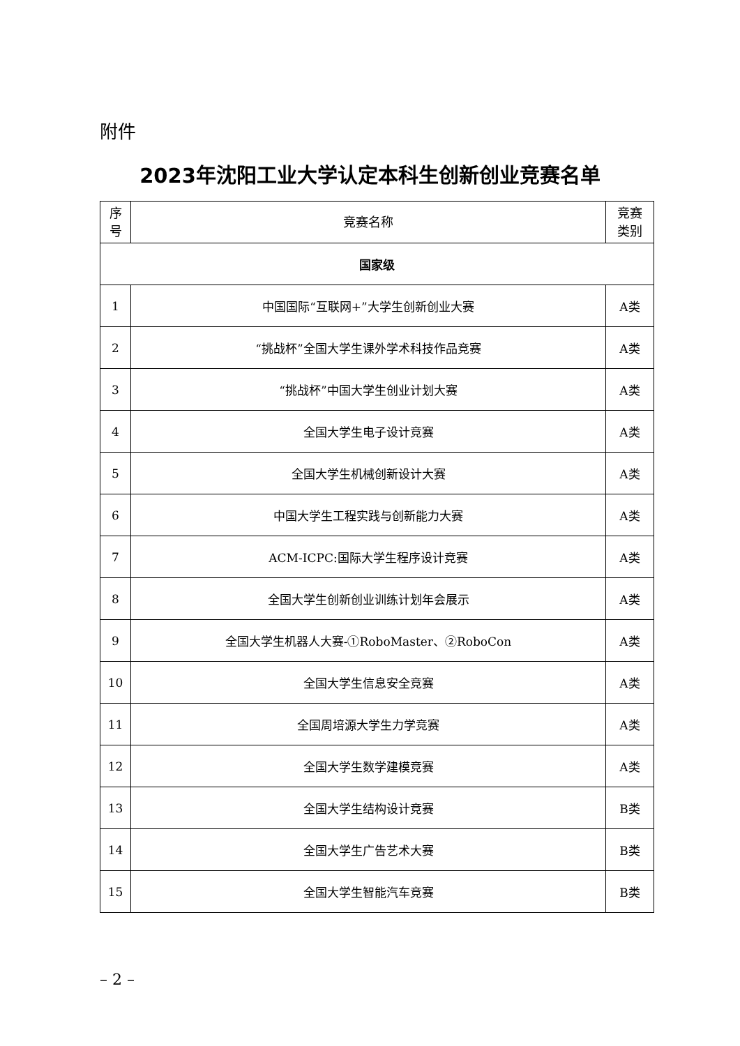附件
2023年沈阳工业大学认定本科生创新创业竞赛名单
| 序 号 | 竞赛名称 | 竞赛 类别 |
| --- | --- | --- |
| 国家级 | | |
| 1 | 中国国际“互联网+”大学生创新创业大赛 | A类 |
| 2 | “挑战杯”全国大学生课外学术科技作品竞赛 | A类 |
| 3 | “挑战杯”中国大学生创业计划大赛 | A类 |
| 4 | 全国大学生电子设计竞赛 | A类 |
| 5 | 全国大学生机械创新设计大赛 | A类 |
| 6 | 中国大学生工程实践与创新能力大赛 | A类 |
| 7 | ACM-ICPC:国际大学生程序设计竞赛 | A类 |
| 8 | 全国大学生创新创业训练计划年会展示 | A类 |
| 9 | 全国大学生机器人大赛-①RoboMaster、②RoboCon | A类 |
| 10 | 全国大学生信息安全竞赛 | A类 |
| 11 | 全国周培源大学生力学竞赛 | A类 |
| 12 | 全国大学生数学建模竞赛 | A类 |
| 13 | 全国大学生结构设计竞赛 | B类 |
| 14 | 全国大学生广告艺术大赛 | B类 |
| 15 | 全国大学生智能汽车竞赛 | B类 |
– 2 –